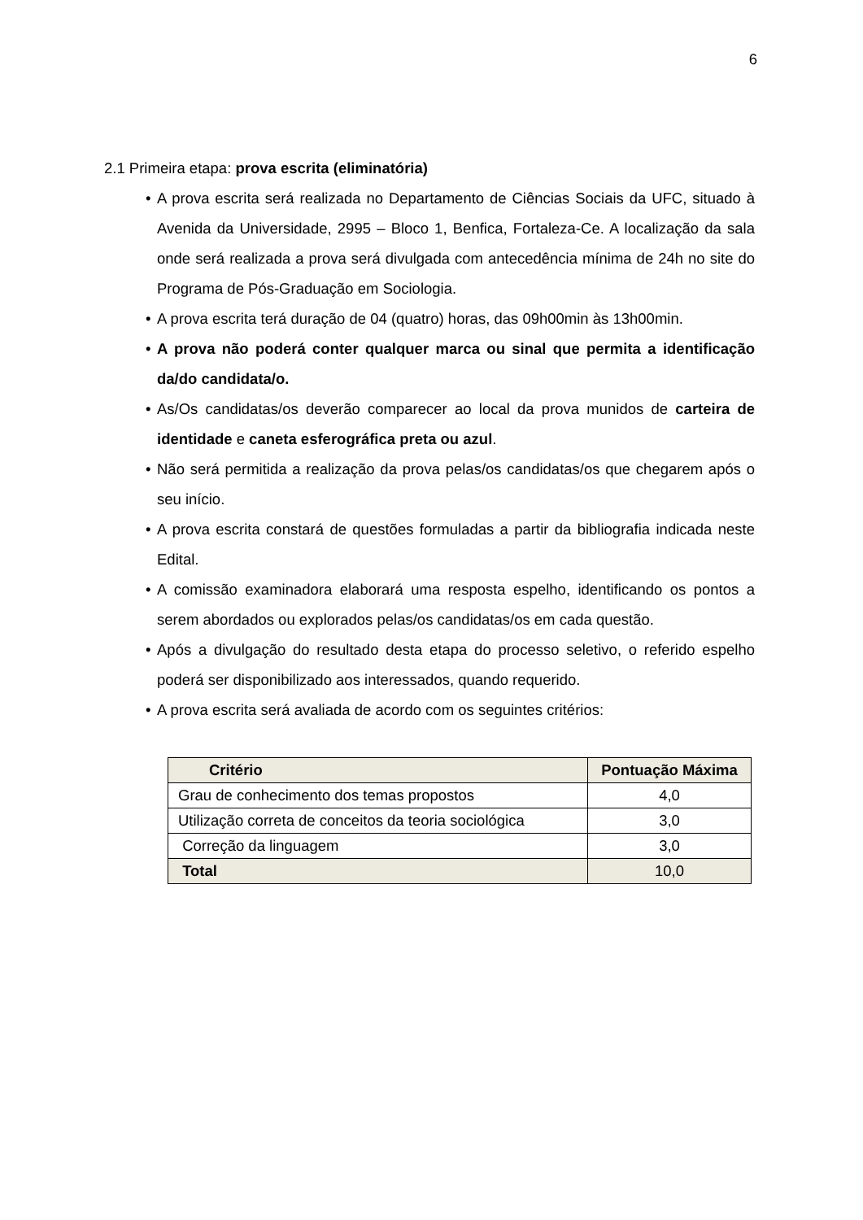6
2.1 Primeira etapa: prova escrita (eliminatória)
• A prova escrita será realizada no Departamento de Ciências Sociais da UFC, situado à Avenida da Universidade, 2995 – Bloco 1, Benfica, Fortaleza-Ce. A localização da sala onde será realizada a prova será divulgada com antecedência mínima de 24h no site do Programa de Pós-Graduação em Sociologia.
• A prova escrita terá duração de 04 (quatro) horas, das 09h00min às 13h00min.
• A prova não poderá conter qualquer marca ou sinal que permita a identificação da/do candidata/o.
• As/Os candidatas/os deverão comparecer ao local da prova munidos de carteira de identidade e caneta esferográfica preta ou azul.
• Não será permitida a realização da prova pelas/os candidatas/os que chegarem após o seu início.
• A prova escrita constará de questões formuladas a partir da bibliografia indicada neste Edital.
• A comissão examinadora elaborará uma resposta espelho, identificando os pontos a serem abordados ou explorados pelas/os candidatas/os em cada questão.
• Após a divulgação do resultado desta etapa do processo seletivo, o referido espelho poderá ser disponibilizado aos interessados, quando requerido.
• A prova escrita será avaliada de acordo com os seguintes critérios:
| Critério | Pontuação Máxima |
| --- | --- |
| Grau de conhecimento dos temas propostos | 4,0 |
| Utilização correta de conceitos da teoria sociológica | 3,0 |
| Correção da linguagem | 3,0 |
| Total | 10,0 |